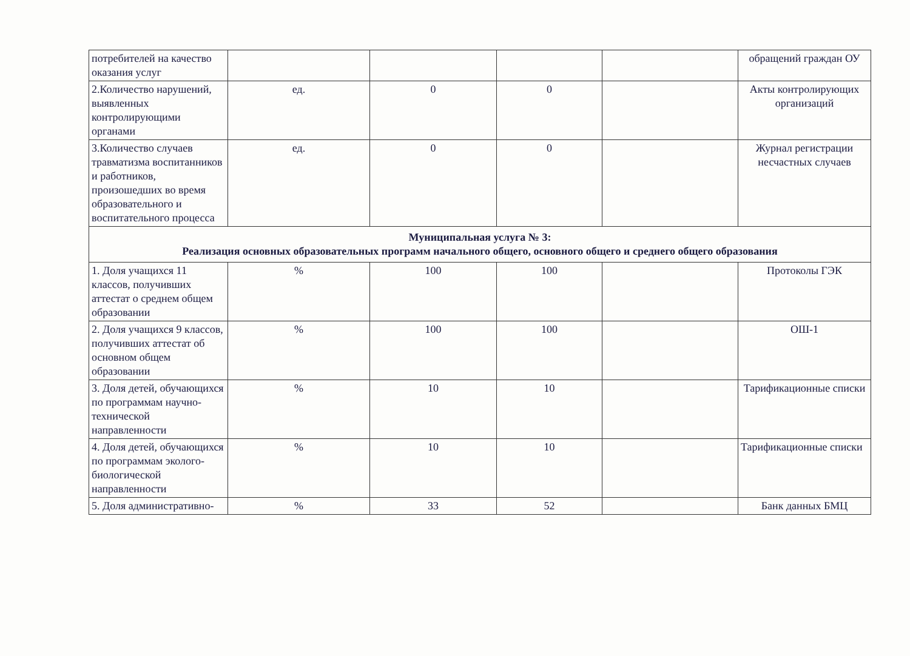| потребителей на качество оказания услуг | | | | | обращений граждан ОУ |
| 2.Количество нарушений, выявленных контролирующими органами | ед. | 0 | 0 | | Акты контролирующих организаций |
| 3.Количество случаев травматизма воспитанников и работников, произошедших во время образовательного и воспитательного процесса | ед. | 0 | 0 | | Журнал регистрации несчастных случаев |
| Муниципальная услуга № 3: Реализация основных образовательных программ начального общего, основного общего и среднего общего образования | | | | | |
| 1. Доля учащихся 11 классов, получивших аттестат о среднем общем образовании | % | 100 | 100 | | Протоколы ГЭК |
| 2. Доля учащихся 9 классов, получивших аттестат об основном общем образовании | % | 100 | 100 | | ОШ-1 |
| 3. Доля детей, обучающихся по программам научно-технической направленности | % | 10 | 10 | | Тарификационные списки |
| 4. Доля детей, обучающихся по программам эколого-биологической направленности | % | 10 | 10 | | Тарификационные списки |
| 5. Доля административно- | % | 33 | 52 | | Банк данных БМЦ |